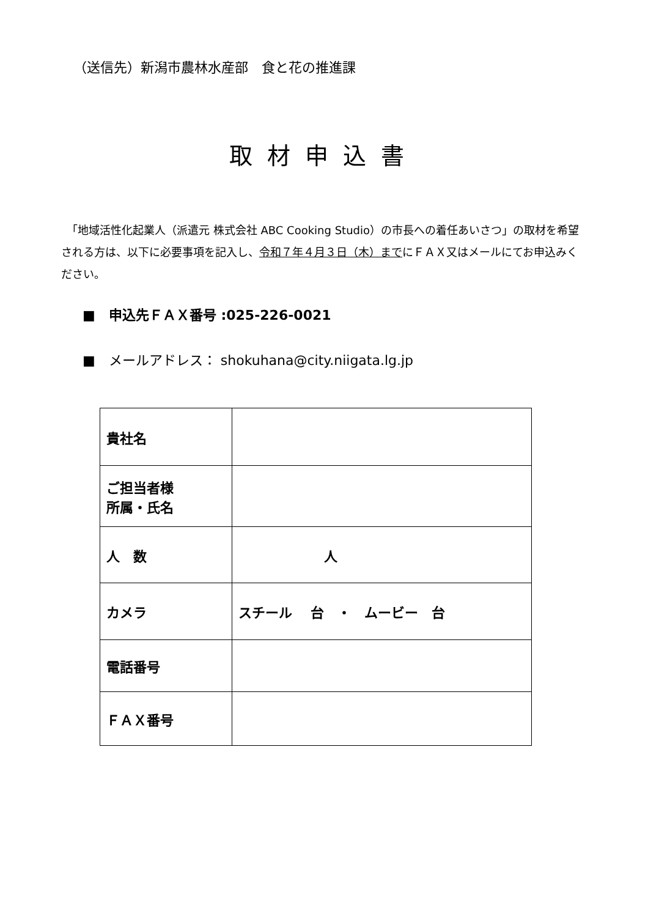（送信先）新潟市農林水産部　食と花の推進課
取材申込書
　「地域活性化起業人（派遣元 株式会社 ABC Cooking Studio）の市長への着任あいさつ」の取材を希望される方は、以下に必要事項を記入し、令和７年４月３日（木）までにＦＡＸ又はメールにてお申込みください。
■　申込先ＦＡＸ番号 :025-226-0021
■　メールアドレス： shokuhana@city.niigata.lg.jp
| 貴社名 | |
| ご担当者様 所属・氏名 | |
| 人 数 | 人 |
| カメラ | スチール 台 ・ ムービー 台 |
| 電話番号 | |
| ＦＡＸ番号 | |